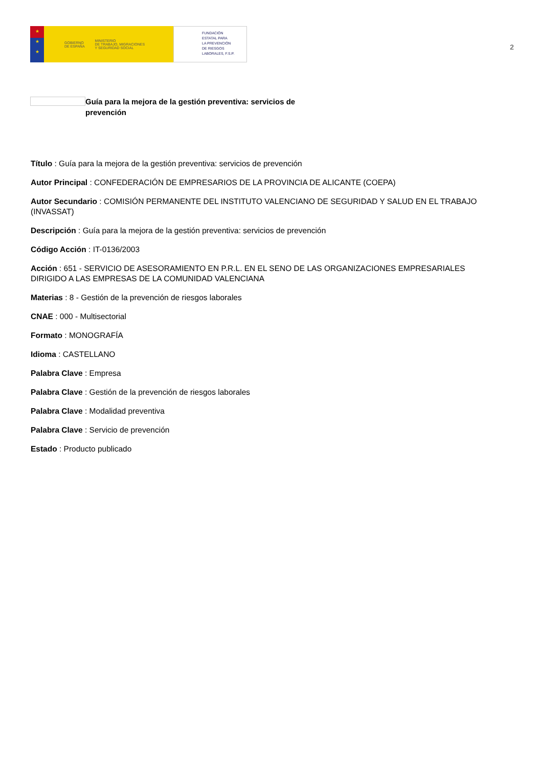★
★
★
GOBIERNO
DE ESPAÑA MINISTERIO
DE TRABAJO, MIGRACIONES
Y SEGURIDAD SOCIAL
FUNDACIÓN
ESTATAL PARA
LA PREVENCIÓN
DE RIESGOS
LABORALES, F.S.P.
2
Guía para la mejora de la gestión preventiva: servicios de prevención
Título : Guía para la mejora de la gestión preventiva: servicios de prevención
Autor Principal : CONFEDERACIÓN DE EMPRESARIOS DE LA PROVINCIA DE ALICANTE (COEPA)
Autor Secundario : COMISIÓN PERMANENTE DEL INSTITUTO VALENCIANO DE SEGURIDAD Y SALUD EN EL TRABAJO (INVASSAT)
Descripción : Guía para la mejora de la gestión preventiva: servicios de prevención
Código Acción : IT-0136/2003
Acción : 651 - SERVICIO DE ASESORAMIENTO EN P.R.L. EN EL SENO DE LAS ORGANIZACIONES EMPRESARIALES DIRIGIDO A LAS EMPRESAS DE LA COMUNIDAD VALENCIANA
Materias : 8 - Gestión de la prevención de riesgos laborales
CNAE : 000 - Multisectorial
Formato : MONOGRAFÍA
Idioma : CASTELLANO
Palabra Clave : Empresa
Palabra Clave : Gestión de la prevención de riesgos laborales
Palabra Clave : Modalidad preventiva
Palabra Clave : Servicio de prevención
Estado : Producto publicado